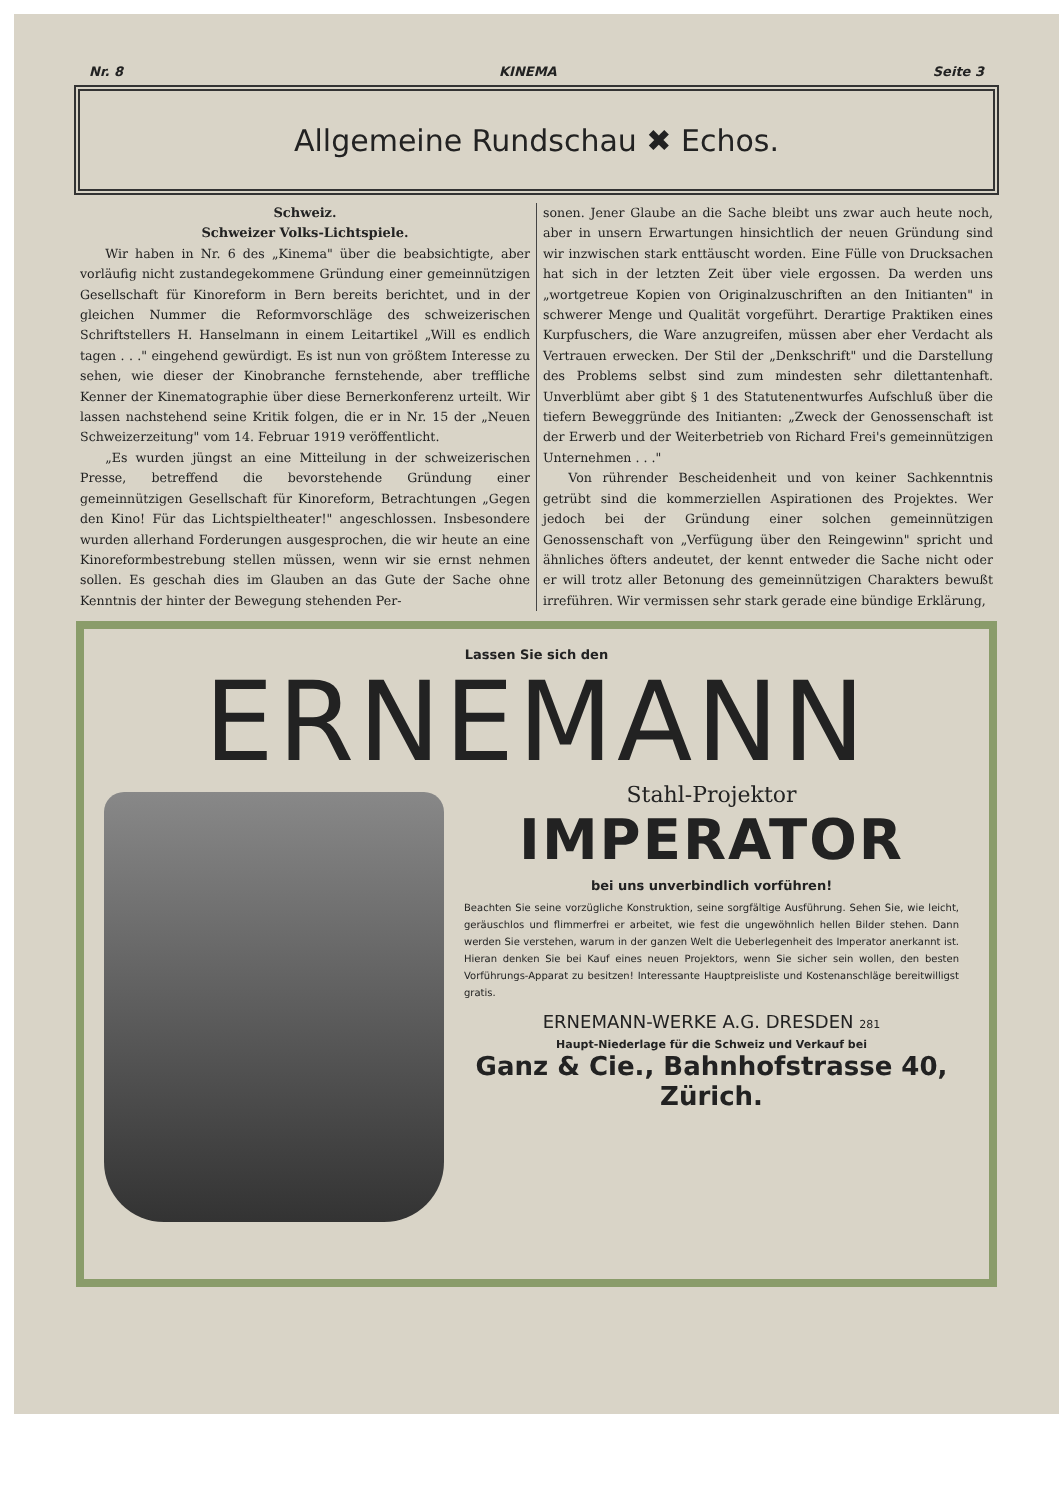Nr. 8 KINEMA Seite 3
Allgemeine Rundschau ✖ Echos.
Schweiz.
Schweizer Volks-Lichtspiele.
Wir haben in Nr. 6 des „Kinema" über die beabsichtigte, aber vorläufig nicht zustandegekommene Gründung einer gemeinnützigen Gesellschaft für Kinoreform in Bern bereits berichtet, und in der gleichen Nummer die Reformvorschläge des schweizerischen Schriftstellers H. Hanselmann in einem Leitartikel „Will es endlich tagen . . ." eingehend gewürdigt. Es ist nun von größtem Interesse zu sehen, wie dieser der Kinobranche fernstehende, aber treffliche Kenner der Kinematographie über diese Bernerkonferenz urteilt. Wir lassen nachstehend seine Kritik folgen, die er in Nr. 15 der „Neuen Schweizerzeitung" vom 14. Februar 1919 veröffentlicht.
„Es wurden jüngst an eine Mitteilung in der schweizerischen Presse, betreffend die bevorstehende Gründung einer gemeinnützigen Gesellschaft für Kinoreform, Betrachtungen „Gegen den Kino! Für das Lichtspieltheater!" angeschlossen. Insbesondere wurden allerhand Forderungen ausgesprochen, die wir heute an eine Kinoreformbestrebung stellen müssen, wenn wir sie ernst nehmen sollen. Es geschah dies im Glauben an das Gute der Sache ohne Kenntnis der hinter der Bewegung stehenden Per-
sonen. Jener Glaube an die Sache bleibt uns zwar auch heute noch, aber in unsern Erwartungen hinsichtlich der neuen Gründung sind wir inzwischen stark enttäuscht worden. Eine Fülle von Drucksachen hat sich in der letzten Zeit über viele ergossen. Da werden uns „wortgetreue Kopien von Originalzuschriften an den Initianten" in schwerer Menge und Qualität vorgeführt. Derartige Praktiken eines Kurpfuschers, die Ware anzugreifen, müssen aber eher Verdacht als Vertrauen erwecken. Der Stil der „Denkschrift" und die Darstellung des Problems selbst sind zum mindesten sehr dilettantenhaft. Unverblümt aber gibt § 1 des Statutenentwurfes Aufschluß über die tiefern Beweggründe des Initianten: „Zweck der Genossenschaft ist der Erwerb und der Weiterbetrieb von Richard Frei's gemeinnützigen Unternehmen . . ."
Von rührender Bescheidenheit und von keiner Sachkenntnis getrübt sind die kommerziellen Aspirationen des Projektes. Wer jedoch bei der Gründung einer solchen gemeinnützigen Genossenschaft von „Verfügung über den Reingewinn" spricht und ähnliches öfters andeutet, der kennt entweder die Sache nicht oder er will trotz aller Betonung des gemeinnützigen Charakters bewußt irreführen. Wir vermissen sehr stark gerade eine bündige Erklärung,
Lassen Sie sich den
ERNEMANN
Stahl-Projektor
IMPERATOR
bei uns unverbindlich vorführen!
Beachten Sie seine vorzügliche Konstruktion, seine sorgfältige Ausführung. Sehen Sie, wie leicht, geräuschlos und flimmerfrei er arbeitet, wie fest die ungewöhnlich hellen Bilder stehen. Dann werden Sie verstehen, warum in der ganzen Welt die Ueberlegenheit des Imperator anerkannt ist. Hieran denken Sie bei Kauf eines neuen Projektors, wenn Sie sicher sein wollen, den besten Vorführungs-Apparat zu besitzen! Interessante Hauptpreisliste und Kostenanschläge bereitwilligst gratis.
ERNEMANN-WERKE A.G. DRESDEN 281
Haupt-Niederlage für die Schweiz und Verkauf bei
Ganz & Cie., Bahnhofstrasse 40, Zürich.